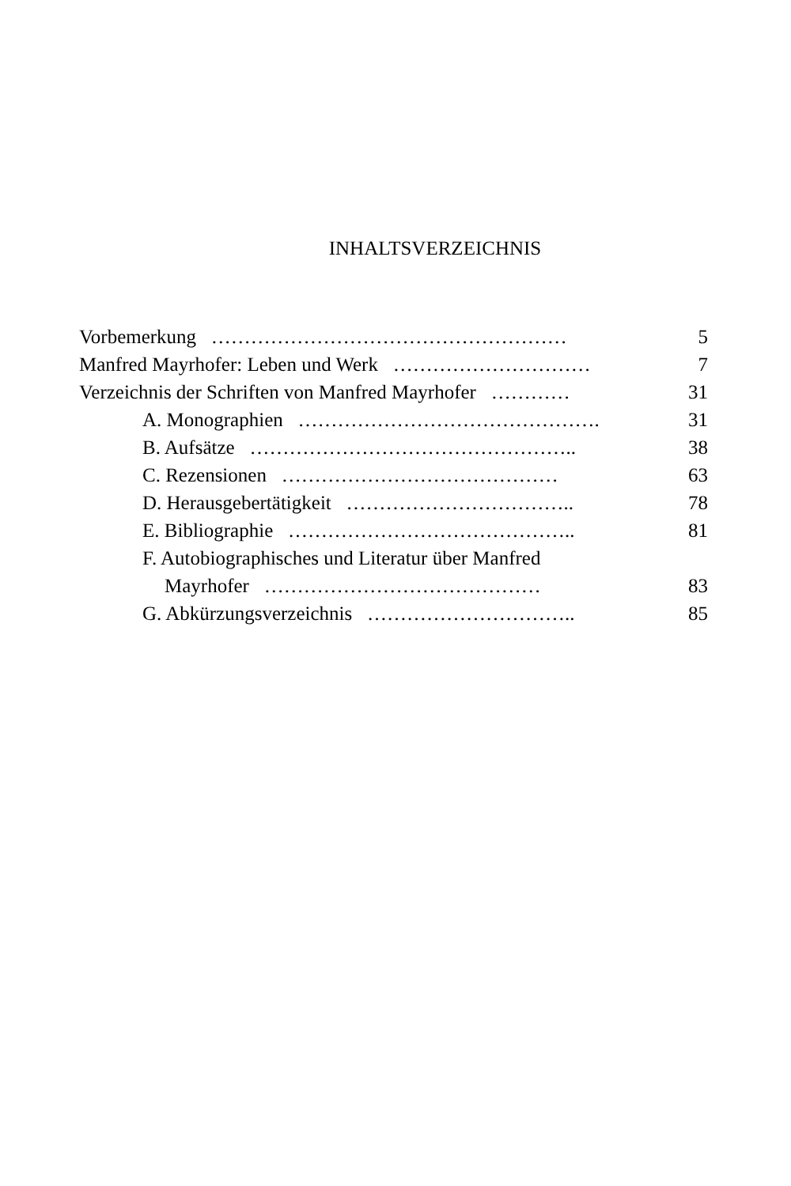INHALTSVERZEICHNIS
Vorbemerkung ……………………………………………… 5
Manfred Mayrhofer: Leben und Werk ………………………… 7
Verzeichnis der Schriften von Manfred Mayrhofer ………… 31
A. Monographien ………………………………………. 31
B. Aufsätze ………………………………………….. 38
C. Rezensionen …………………………………… 63
D. Herausgebertätigkeit …………………………….. 78
E. Bibliographie …………………………………….. 81
F. Autobiographisches und Literatur über Manfred
Mayrhofer …………………………………… 83
G. Abkürzungsverzeichnis ………………………….. 85